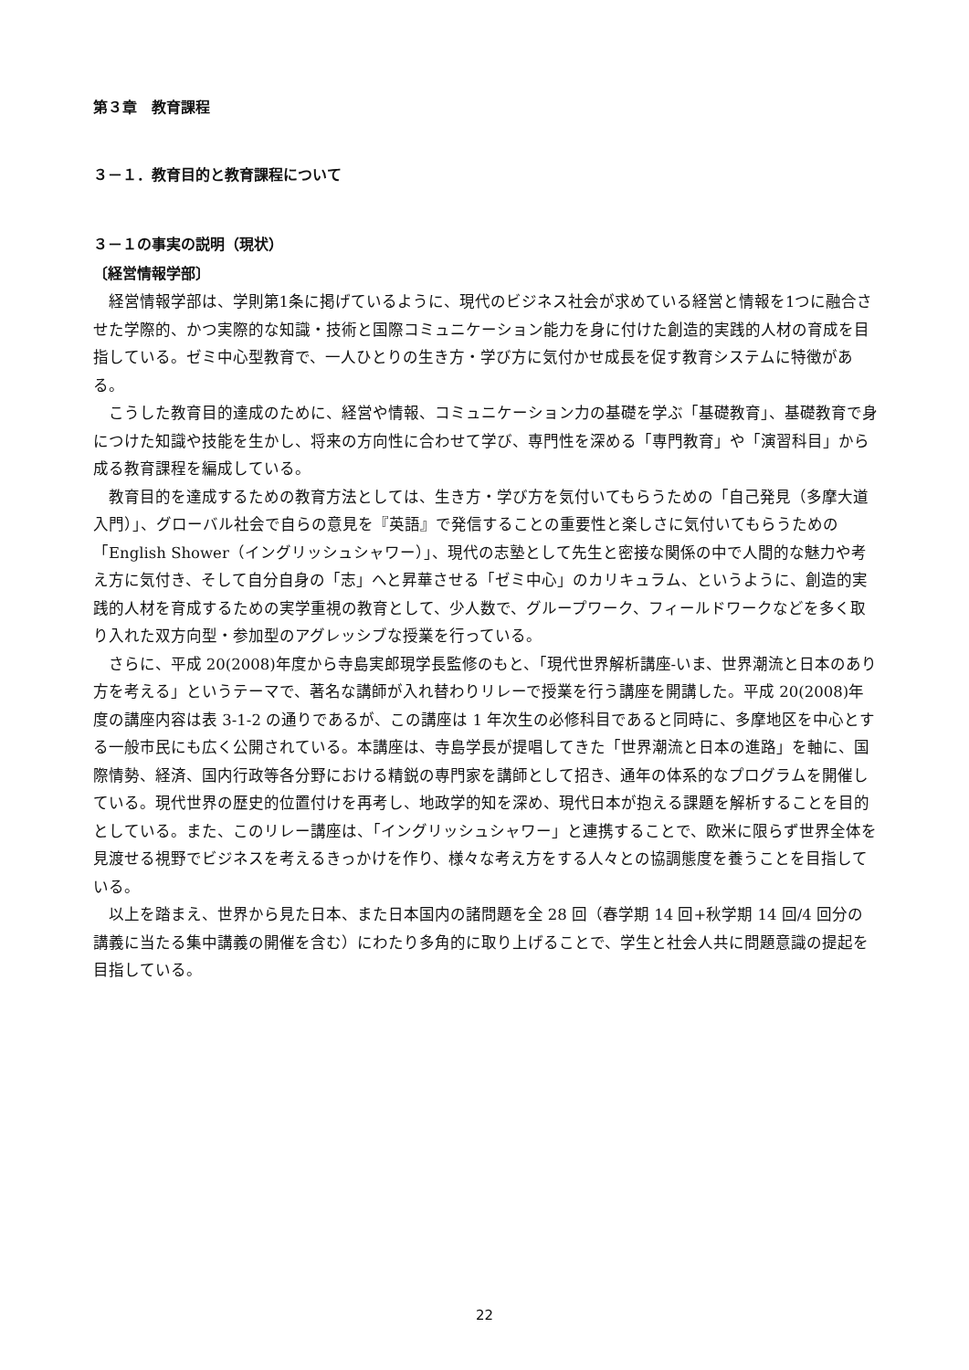第３章　教育課程
３－１．教育目的と教育課程について
３－１の事実の説明（現状）
〔経営情報学部〕
経営情報学部は、学則第1条に掲げているように、現代のビジネス社会が求めている経営と情報を1つに融合させた学際的、かつ実際的な知識・技術と国際コミュニケーション能力を身に付けた創造的実践的人材の育成を目指している。ゼミ中心型教育で、一人ひとりの生き方・学び方に気付かせ成長を促す教育システムに特徴がある。
こうした教育目的達成のために、経営や情報、コミュニケーション力の基礎を学ぶ「基礎教育」、基礎教育で身につけた知識や技能を生かし、将来の方向性に合わせて学び、専門性を深める「専門教育」や「演習科目」から成る教育課程を編成している。
教育目的を達成するための教育方法としては、生き方・学び方を気付いてもらうための「自己発見（多摩大道入門）」、グローバル社会で自らの意見を『英語』で発信することの重要性と楽しさに気付いてもらうための「English Shower（イングリッシュシャワー）」、現代の志塾として先生と密接な関係の中で人間的な魅力や考え方に気付き、そして自分自身の「志」へと昇華させる「ゼミ中心」のカリキュラム、というように、創造的実践的人材を育成するための実学重視の教育として、少人数で、グループワーク、フィールドワークなどを多く取り入れた双方向型・参加型のアグレッシブな授業を行っている。
さらに、平成 20(2008)年度から寺島実郎現学長監修のもと、「現代世界解析講座-いま、世界潮流と日本のあり方を考える」というテーマで、著名な講師が入れ替わりリレーで授業を行う講座を開講した。平成 20(2008)年度の講座内容は表 3-1-2 の通りであるが、この講座は 1 年次生の必修科目であると同時に、多摩地区を中心とする一般市民にも広く公開されている。本講座は、寺島学長が提唱してきた「世界潮流と日本の進路」を軸に、国際情勢、経済、国内行政等各分野における精鋭の専門家を講師として招き、通年の体系的なプログラムを開催している。現代世界の歴史的位置付けを再考し、地政学的知を深め、現代日本が抱える課題を解析することを目的としている。また、このリレー講座は、「イングリッシュシャワー」と連携することで、欧米に限らず世界全体を見渡せる視野でビジネスを考えるきっかけを作り、様々な考え方をする人々との協調態度を養うことを目指している。
以上を踏まえ、世界から見た日本、また日本国内の諸問題を全 28 回（春学期 14 回+秋学期 14 回/4 回分の講義に当たる集中講義の開催を含む）にわたり多角的に取り上げることで、学生と社会人共に問題意識の提起を目指している。
22